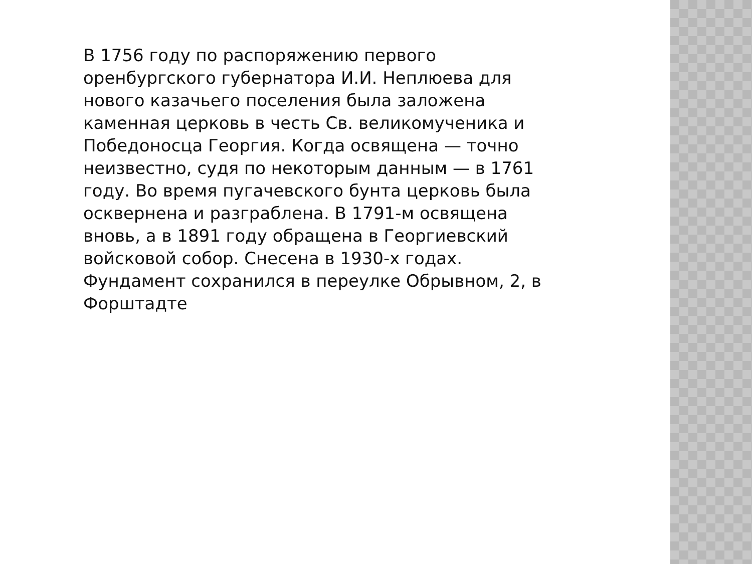В 1756 году по распоряжению первого оренбургского губернатора И.И. Неплюева для нового казачьего поселения была заложена каменная церковь в честь Св. великомученика и Победоносца Георгия. Когда освящена — точно неизвестно, судя по некоторым данным — в 1761 году. Во время пугачевского бунта церковь была осквернена и разграблена. В 1791-м освящена вновь, а в 1891 году обращена в Георгиевский войсковой собор. Снесена в 1930-х годах. Фундамент сохранился в переулке Обрывном, 2, в Форштадте